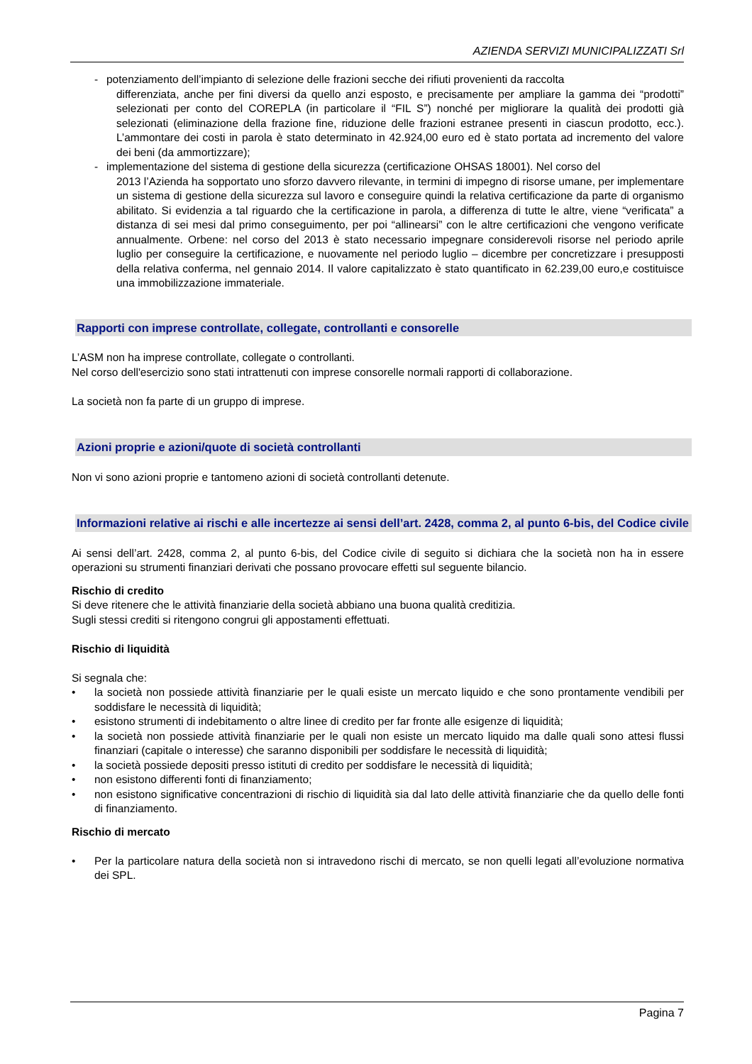AZIENDA SERVIZI MUNICIPALIZZATI Srl
- potenziamento dell’impianto di selezione delle frazioni secche dei rifiuti provenienti da raccolta
differenziata, anche per fini diversi da quello anzi esposto, e precisamente per ampliare la gamma dei “prodotti” selezionati per conto del COREPLA (in particolare il “FIL S”) nonché per migliorare la qualità dei prodotti già selezionati (eliminazione della frazione fine, riduzione delle frazioni estranee presenti in ciascun prodotto, ecc.). L’ammontare dei costi in parola è stato determinato in 42.924,00 euro ed è stato portata ad incremento del valore dei beni (da ammortizzare);
- implementazione del sistema di gestione della sicurezza (certificazione OHSAS 18001). Nel corso del
2013 l’Azienda ha sopportato uno sforzo davvero rilevante, in termini di impegno di risorse umane, per implementare un sistema di gestione della sicurezza sul lavoro e conseguire quindi la relativa certificazione da parte di organismo abilitato. Si evidenzia a tal riguardo che la certificazione in parola, a differenza di tutte le altre, viene “verificata” a distanza di sei mesi dal primo conseguimento, per poi “allinearsi” con le altre certificazioni che vengono verificate annualmente. Orbene: nel corso del 2013 è stato necessario impegnare considerevoli risorse nel periodo aprile luglio per conseguire la certificazione, e nuovamente nel periodo luglio – dicembre per concretizzare i presupposti della relativa conferma, nel gennaio 2014. Il valore capitalizzato è stato quantificato in 62.239,00 euro,e costituisce una immobilizzazione immateriale.
Rapporti con imprese controllate, collegate, controllanti e consorelle
L’ASM non ha imprese controllate, collegate o controllanti.
Nel corso dell'esercizio sono stati intrattenuti con imprese consorelle normali rapporti di collaborazione.
La società non fa parte di un gruppo di imprese.
Azioni proprie e azioni/quote di società controllanti
Non vi sono azioni proprie e tantomeno azioni di società controllanti detenute.
Informazioni relative ai rischi e alle incertezze ai sensi dell’art. 2428, comma 2, al punto 6-bis, del Codice civile
Ai sensi dell’art. 2428, comma 2, al punto 6-bis, del Codice civile di seguito si dichiara che la società non ha in essere operazioni su strumenti finanziari derivati che possano provocare effetti sul seguente bilancio.
Rischio di credito
Si deve ritenere che le attività finanziarie della società abbiano una buona qualità creditizia.
Sugli stessi crediti si ritengono congrui gli appostamenti effettuati.
Rischio di liquidità
Si segnala che:
• la società non possiede attività finanziarie per le quali esiste un mercato liquido e che sono prontamente vendibili per soddisfare le necessità di liquidità;
• esistono strumenti di indebitamento o altre linee di credito per far fronte alle esigenze di liquidità;
• la società non possiede attività finanziarie per le quali non esiste un mercato liquido ma dalle quali sono attesi flussi finanziari (capitale o interesse) che saranno disponibili per soddisfare le necessità di liquidità;
• la società possiede depositi presso istituti di credito per soddisfare le necessità di liquidità;
• non esistono differenti fonti di finanziamento;
• non esistono significative concentrazioni di rischio di liquidità sia dal lato delle attività finanziarie che da quello delle fonti di finanziamento.
Rischio di mercato
• Per la particolare natura della società non si intravedono rischi di mercato, se non quelli legati all’evoluzione normativa dei SPL.
Pagina 7